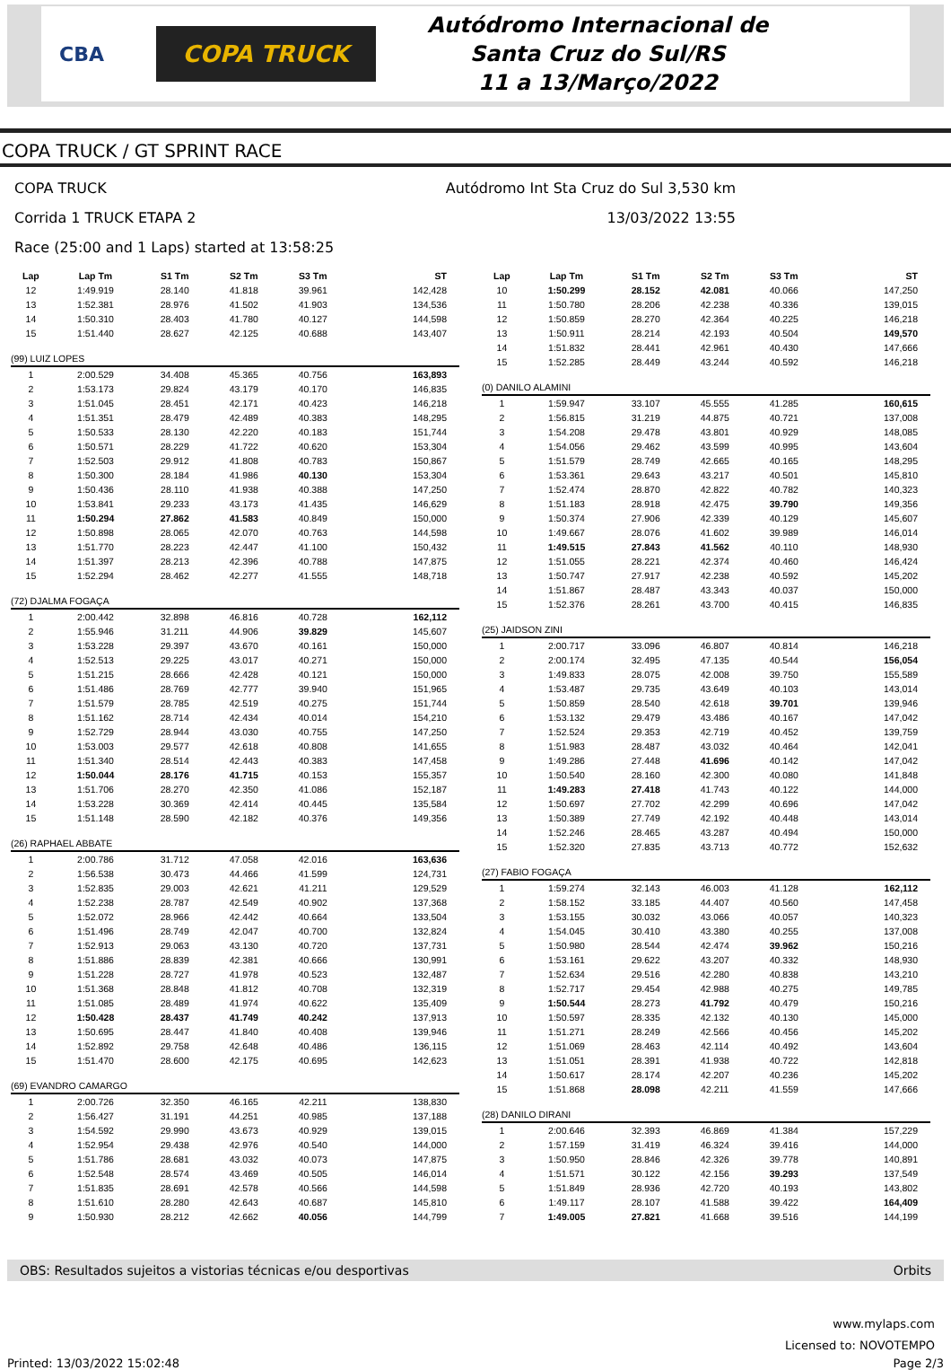CBA COPA TRUCK
Autódromo Internacional de
Santa Cruz do Sul/RS
11 a 13/Março/2022
COPA TRUCK / GT SPRINT RACE
COPA TRUCK Autódromo Int Sta Cruz do Sul 3,530 km
Corrida 1 TRUCK ETAPA 2 13/03/2022 13:55
Race (25:00 and 1 Laps) started at 13:58:25
| Lap | Lap Tm | S1 Tm | S2 Tm | S3 Tm | ST |
| --- | --- | --- | --- | --- | --- |
| 12 | 1:49.919 | 28.140 | 41.818 | 39.961 | 142,428 |
| 13 | 1:52.381 | 28.976 | 41.502 | 41.903 | 134,536 |
| 14 | 1:50.310 | 28.403 | 41.780 | 40.127 | 144,598 |
| 15 | 1:51.440 | 28.627 | 42.125 | 40.688 | 143,407 |
| (99) LUIZ LOPES | | | | | |
| 1 | 2:00.529 | 34.408 | 45.365 | 40.756 | 163,893 |
| 2 | 1:53.173 | 29.824 | 43.179 | 40.170 | 146,835 |
| 3 | 1:51.045 | 28.451 | 42.171 | 40.423 | 146,218 |
| 4 | 1:51.351 | 28.479 | 42.489 | 40.383 | 148,295 |
| 5 | 1:50.533 | 28.130 | 42.220 | 40.183 | 151,744 |
| 6 | 1:50.571 | 28.229 | 41.722 | 40.620 | 153,304 |
| 7 | 1:52.503 | 29.912 | 41.808 | 40.783 | 150,867 |
| 8 | 1:50.300 | 28.184 | 41.986 | 40.130 | 153,304 |
| 9 | 1:50.436 | 28.110 | 41.938 | 40.388 | 147,250 |
| 10 | 1:53.841 | 29.233 | 43.173 | 41.435 | 146,629 |
| 11 | 1:50.294 | 27.862 | 41.583 | 40.849 | 150,000 |
| 12 | 1:50.898 | 28.065 | 42.070 | 40.763 | 144,598 |
| 13 | 1:51.770 | 28.223 | 42.447 | 41.100 | 150,432 |
| 14 | 1:51.397 | 28.213 | 42.396 | 40.788 | 147,875 |
| 15 | 1:52.294 | 28.462 | 42.277 | 41.555 | 148,718 |
| (72) DJALMA FOGAÇA | | | | | |
| 1 | 2:00.442 | 32.898 | 46.816 | 40.728 | 162,112 |
| 2 | 1:55.946 | 31.211 | 44.906 | 39.829 | 145,607 |
| 3 | 1:53.228 | 29.397 | 43.670 | 40.161 | 150,000 |
| 4 | 1:52.513 | 29.225 | 43.017 | 40.271 | 150,000 |
| 5 | 1:51.215 | 28.666 | 42.428 | 40.121 | 150,000 |
| 6 | 1:51.486 | 28.769 | 42.777 | 39.940 | 151,965 |
| 7 | 1:51.579 | 28.785 | 42.519 | 40.275 | 151,744 |
| 8 | 1:51.162 | 28.714 | 42.434 | 40.014 | 154,210 |
| 9 | 1:52.729 | 28.944 | 43.030 | 40.755 | 147,250 |
| 10 | 1:53.003 | 29.577 | 42.618 | 40.808 | 141,655 |
| 11 | 1:51.340 | 28.514 | 42.443 | 40.383 | 147,458 |
| 12 | 1:50.044 | 28.176 | 41.715 | 40.153 | 155,357 |
| 13 | 1:51.706 | 28.270 | 42.350 | 41.086 | 152,187 |
| 14 | 1:53.228 | 30.369 | 42.414 | 40.445 | 135,584 |
| 15 | 1:51.148 | 28.590 | 42.182 | 40.376 | 149,356 |
| (26) RAPHAEL ABBATE | | | | | |
| 1 | 2:00.786 | 31.712 | 47.058 | 42.016 | 163,636 |
| 2 | 1:56.538 | 30.473 | 44.466 | 41.599 | 124,731 |
| 3 | 1:52.835 | 29.003 | 42.621 | 41.211 | 129,529 |
| 4 | 1:52.238 | 28.787 | 42.549 | 40.902 | 137,368 |
| 5 | 1:52.072 | 28.966 | 42.442 | 40.664 | 133,504 |
| 6 | 1:51.496 | 28.749 | 42.047 | 40.700 | 132,824 |
| 7 | 1:52.913 | 29.063 | 43.130 | 40.720 | 137,731 |
| 8 | 1:51.886 | 28.839 | 42.381 | 40.666 | 130,991 |
| 9 | 1:51.228 | 28.727 | 41.978 | 40.523 | 132,487 |
| 10 | 1:51.368 | 28.848 | 41.812 | 40.708 | 132,319 |
| 11 | 1:51.085 | 28.489 | 41.974 | 40.622 | 135,409 |
| 12 | 1:50.428 | 28.437 | 41.749 | 40.242 | 137,913 |
| 13 | 1:50.695 | 28.447 | 41.840 | 40.408 | 139,946 |
| 14 | 1:52.892 | 29.758 | 42.648 | 40.486 | 136,115 |
| 15 | 1:51.470 | 28.600 | 42.175 | 40.695 | 142,623 |
| (69) EVANDRO CAMARGO | | | | | |
| 1 | 2:00.726 | 32.350 | 46.165 | 42.211 | 138,830 |
| 2 | 1:56.427 | 31.191 | 44.251 | 40.985 | 137,188 |
| 3 | 1:54.592 | 29.990 | 43.673 | 40.929 | 139,015 |
| 4 | 1:52.954 | 29.438 | 42.976 | 40.540 | 144,000 |
| 5 | 1:51.786 | 28.681 | 43.032 | 40.073 | 147,875 |
| 6 | 1:52.548 | 28.574 | 43.469 | 40.505 | 146,014 |
| 7 | 1:51.835 | 28.691 | 42.578 | 40.566 | 144,598 |
| 8 | 1:51.610 | 28.280 | 42.643 | 40.687 | 145,810 |
| 9 | 1:50.930 | 28.212 | 42.662 | 40.056 | 144,799 |
| Lap | Lap Tm | S1 Tm | S2 Tm | S3 Tm | ST |
| --- | --- | --- | --- | --- | --- |
| 10 | 1:50.299 | 28.152 | 42.081 | 40.066 | 147,250 |
| 11 | 1:50.780 | 28.206 | 42.238 | 40.336 | 139,015 |
| 12 | 1:50.859 | 28.270 | 42.364 | 40.225 | 146,218 |
| 13 | 1:50.911 | 28.214 | 42.193 | 40.504 | 149,570 |
| 14 | 1:51.832 | 28.441 | 42.961 | 40.430 | 147,666 |
| 15 | 1:52.285 | 28.449 | 43.244 | 40.592 | 146,218 |
| (0) DANILO ALAMINI | | | | | |
| 1 | 1:59.947 | 33.107 | 45.555 | 41.285 | 160,615 |
| 2 | 1:56.815 | 31.219 | 44.875 | 40.721 | 137,008 |
| 3 | 1:54.208 | 29.478 | 43.801 | 40.929 | 148,085 |
| 4 | 1:54.056 | 29.462 | 43.599 | 40.995 | 143,604 |
| 5 | 1:51.579 | 28.749 | 42.665 | 40.165 | 148,295 |
| 6 | 1:53.361 | 29.643 | 43.217 | 40.501 | 145,810 |
| 7 | 1:52.474 | 28.870 | 42.822 | 40.782 | 140,323 |
| 8 | 1:51.183 | 28.918 | 42.475 | 39.790 | 149,356 |
| 9 | 1:50.374 | 27.906 | 42.339 | 40.129 | 145,607 |
| 10 | 1:49.667 | 28.076 | 41.602 | 39.989 | 146,014 |
| 11 | 1:49.515 | 27.843 | 41.562 | 40.110 | 148,930 |
| 12 | 1:51.055 | 28.221 | 42.374 | 40.460 | 146,424 |
| 13 | 1:50.747 | 27.917 | 42.238 | 40.592 | 145,202 |
| 14 | 1:51.867 | 28.487 | 43.343 | 40.037 | 150,000 |
| 15 | 1:52.376 | 28.261 | 43.700 | 40.415 | 146,835 |
| (25) JAIDSON ZINI | | | | | |
| 1 | 2:00.717 | 33.096 | 46.807 | 40.814 | 146,218 |
| 2 | 2:00.174 | 32.495 | 47.135 | 40.544 | 156,054 |
| 3 | 1:49.833 | 28.075 | 42.008 | 39.750 | 155,589 |
| 4 | 1:53.487 | 29.735 | 43.649 | 40.103 | 143,014 |
| 5 | 1:50.859 | 28.540 | 42.618 | 39.701 | 139,946 |
| 6 | 1:53.132 | 29.479 | 43.486 | 40.167 | 147,042 |
| 7 | 1:52.524 | 29.353 | 42.719 | 40.452 | 139,759 |
| 8 | 1:51.983 | 28.487 | 43.032 | 40.464 | 142,041 |
| 9 | 1:49.286 | 27.448 | 41.696 | 40.142 | 147,042 |
| 10 | 1:50.540 | 28.160 | 42.300 | 40.080 | 141,848 |
| 11 | 1:49.283 | 27.418 | 41.743 | 40.122 | 144,000 |
| 12 | 1:50.697 | 27.702 | 42.299 | 40.696 | 147,042 |
| 13 | 1:50.389 | 27.749 | 42.192 | 40.448 | 143,014 |
| 14 | 1:52.246 | 28.465 | 43.287 | 40.494 | 150,000 |
| 15 | 1:52.320 | 27.835 | 43.713 | 40.772 | 152,632 |
| (27) FABIO FOGAÇA | | | | | |
| 1 | 1:59.274 | 32.143 | 46.003 | 41.128 | 162,112 |
| 2 | 1:58.152 | 33.185 | 44.407 | 40.560 | 147,458 |
| 3 | 1:53.155 | 30.032 | 43.066 | 40.057 | 140,323 |
| 4 | 1:54.045 | 30.410 | 43.380 | 40.255 | 137,008 |
| 5 | 1:50.980 | 28.544 | 42.474 | 39.962 | 150,216 |
| 6 | 1:53.161 | 29.622 | 43.207 | 40.332 | 148,930 |
| 7 | 1:52.634 | 29.516 | 42.280 | 40.838 | 143,210 |
| 8 | 1:52.717 | 29.454 | 42.988 | 40.275 | 149,785 |
| 9 | 1:50.544 | 28.273 | 41.792 | 40.479 | 150,216 |
| 10 | 1:50.597 | 28.335 | 42.132 | 40.130 | 145,000 |
| 11 | 1:51.271 | 28.249 | 42.566 | 40.456 | 145,202 |
| 12 | 1:51.069 | 28.463 | 42.114 | 40.492 | 143,604 |
| 13 | 1:51.051 | 28.391 | 41.938 | 40.722 | 142,818 |
| 14 | 1:50.617 | 28.174 | 42.207 | 40.236 | 145,202 |
| 15 | 1:51.868 | 28.098 | 42.211 | 41.559 | 147,666 |
| (28) DANILO DIRANI | | | | | |
| 1 | 2:00.646 | 32.393 | 46.869 | 41.384 | 157,229 |
| 2 | 1:57.159 | 31.419 | 46.324 | 39.416 | 144,000 |
| 3 | 1:50.950 | 28.846 | 42.326 | 39.778 | 140,891 |
| 4 | 1:51.571 | 30.122 | 42.156 | 39.293 | 137,549 |
| 5 | 1:51.849 | 28.936 | 42.720 | 40.193 | 143,802 |
| 6 | 1:49.117 | 28.107 | 41.588 | 39.422 | 164,409 |
| 7 | 1:49.005 | 27.821 | 41.668 | 39.516 | 144,199 |
OBS: Resultados sujeitos a vistorias técnicas e/ou desportivas Orbits
www.mylaps.com
Licensed to: NOVOTEMPO
Printed: 13/03/2022 15:02:48 Page 2/3